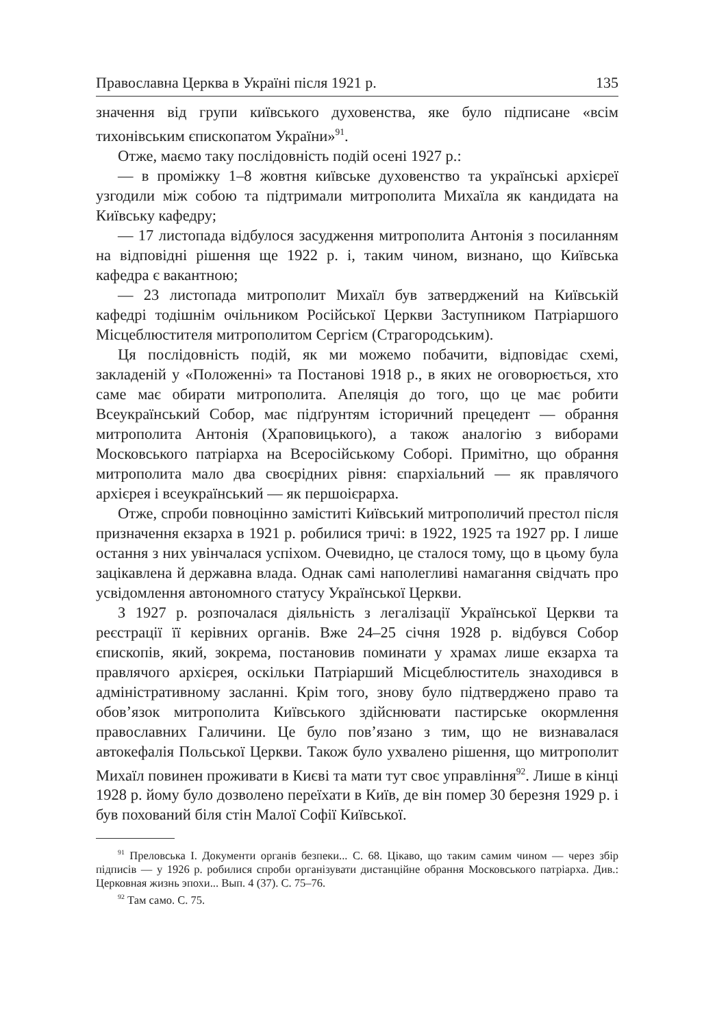Православна Церква в Україні після 1921 р. 135
значення від групи київського духовенства, яке було підписане «всім тихонівським єпископатом України»<sup>91</sup>.
Отже, маємо таку послідовність подій осені 1927 р.:
— в проміжку 1–8 жовтня київське духовенство та українські архієреї узгодили між собою та підтримали митрополита Михаїла як кандидата на Київську кафедру;
— 17 листопада відбулося засудження митрополита Антонія з посиланням на відповідні рішення ще 1922 р. і, таким чином, визнано, що Київська кафедра є вакантною;
— 23 листопада митрополит Михаїл був затверджений на Київській кафедрі тодішнім очільником Російської Церкви Заступником Патріаршого Місцеблюстителя митрополитом Сергієм (Страгородським).
Ця послідовність подій, як ми можемо побачити, відповідає схемі, закладеній у «Положенні» та Постанові 1918 р., в яких не оговорюється, хто саме має обирати митрополита. Апеляція до того, що це має робити Всеукраїнський Собор, має підґрунтям історичний прецедент — обрання митрополита Антонія (Храповицького), а також аналогію з виборами Московського патріарха на Всеросійському Соборі. Примітно, що обрання митрополита мало два своєрідних рівня: єпархіальний — як правлячого архієрея і всеукраїнський — як першоієрарха.
Отже, спроби повноцінно заміститі Київський митрополичий престол після призначення екзарха в 1921 р. робилися тричі: в 1922, 1925 та 1927 рр. І лише остання з них увінчалася успіхом. Очевидно, це сталося тому, що в цьому була зацікавлена й державна влада. Однак самі наполегливі намагання свідчать про усвідомлення автономного статусу Української Церкви.
З 1927 р. розпочалася діяльність з легалізації Української Церкви та реєстрації її керівних органів. Вже 24–25 січня 1928 р. відбувся Собор єпископів, який, зокрема, постановив поминати у храмах лише екзарха та правлячого архієрея, оскільки Патріарший Місцеблюститель знаходився в адміністративному засланні. Крім того, знову було підтверджено право та обов’язок митрополита Київського здійснювати пастирське окормлення православних Галичини. Це було пов’язано з тим, що не визнавалася автокефалія Польської Церкви. Також було ухвалено рішення, що митрополит Михаїл повинен проживати в Києві та мати тут своє управління<sup>92</sup>. Лише в кінці 1928 р. йому було дозволено переїхати в Київ, де він помер 30 березня 1929 р. і був похований біля стін Малої Софії Київської.
<sup>91</sup> Преловська І. Документи органів безпеки... С. 68. Цікаво, що таким самим чином — через збір підписів — у 1926 р. робилися спроби організувати дистанційне обрання Московського патріарха. Див.: Церковная жизнь эпохи... Вып. 4 (37). С. 75–76.
<sup>92</sup> Там само. С. 75.